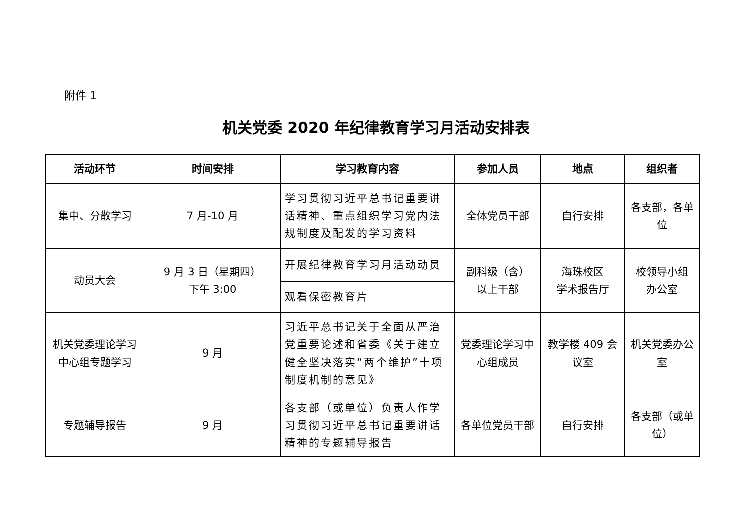附件 1
机关党委 2020 年纪律教育学习月活动安排表
| 活动环节 | 时间安排 | 学习教育内容 | 参加人员 | 地点 | 组织者 |
| --- | --- | --- | --- | --- | --- |
| 集中、分散学习 | 7 月-10 月 | 学习贯彻习近平总书记重要讲话精神、重点组织学习党内法规制度及配发的学习资料 | 全体党员干部 | 自行安排 | 各支部，各单位 |
| 动员大会 | 9 月 3 日（星期四） 下午 3:00 | 开展纪律教育学习月活动动员 | 副科级（含） 以上干部 | 海珠校区 学术报告厅 | 校领导小组 办公室 |
| | | 观看保密教育片 | | | |
| 机关党委理论学习中心组专题学习 | 9 月 | 习近平总书记关于全面从严治党重要论述和省委《关于建立健全坚决落实“两个维护”十项制度机制的意见》 | 党委理论学习中心组成员 | 教学楼 409 会议室 | 机关党委办公室 |
| 专题辅导报告 | 9 月 | 各支部（或单位）负责人作学习贯彻习近平总书记重要讲话精神的专题辅导报告 | 各单位党员干部 | 自行安排 | 各支部（或单位） |